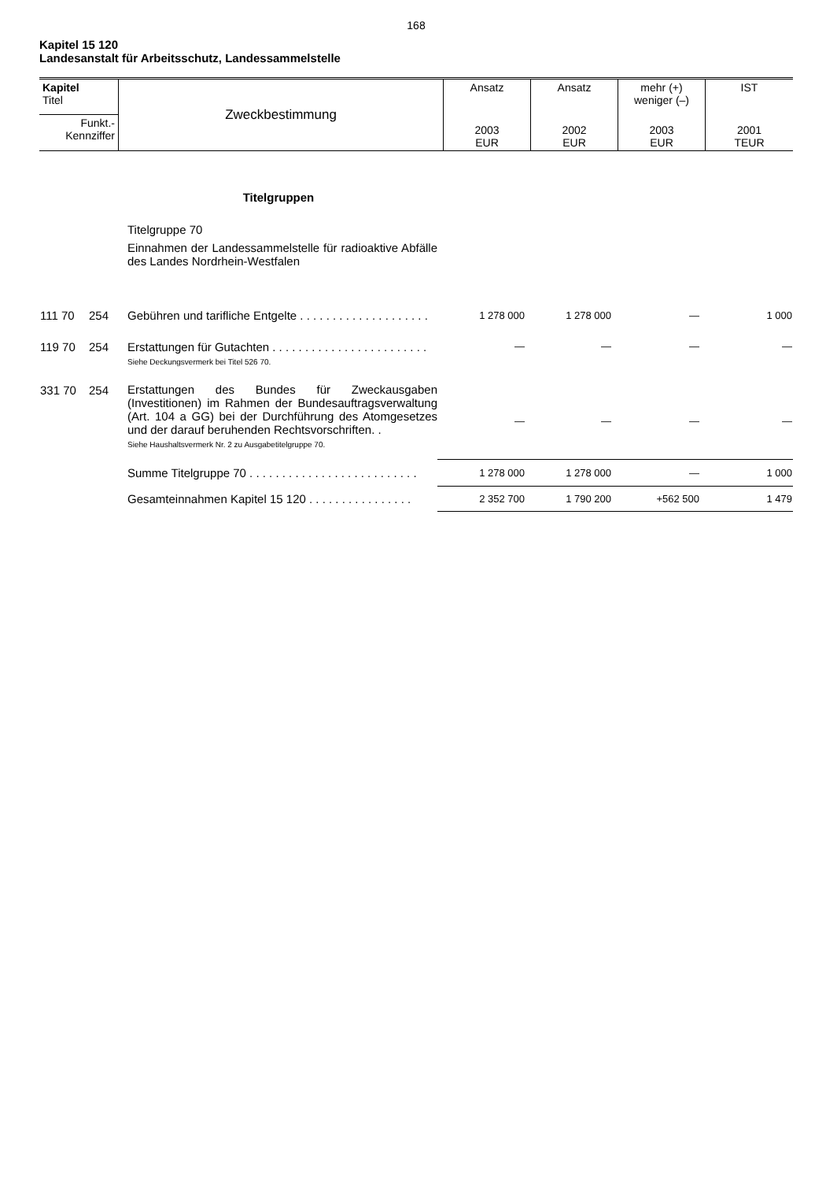168
Kapitel 15 120
Landesanstalt für Arbeitsschutz, Landessammelstelle
| Kapitel Titel | Zweckbestimmung | Ansatz | Ansatz | mehr (+) weniger (–) | IST |
| Funkt.- Kennziffer | | 2003 EUR | 2002 EUR | 2003 EUR | 2001 TEUR |
| | | Titelgruppen | | | | |
| | | Titelgruppe 70 Einnahmen der Landessammelstelle für radioaktive Abfälle des Landes Nordrhein-Westfalen | | | | |
| 111 70 | 254 | Gebühren und tarifliche Entgelte . . . . . . . . . . . . . . . . . . . . | 1 278 000 | 1 278 000 | — | 1 000 |
| 119 70 | 254 | Erstattungen für Gutachten . . . . . . . . . . . . . . . . . . . . . . . . Siehe Deckungsvermerk bei Titel 526 70. | — | — | — | — |
| 331 70 | 254 | Erstattungen des Bundes für Zweckausgaben (Investitionen) im Rahmen der Bundesauftragsverwaltung (Art. 104 a GG) bei der Durchführung des Atomgesetzes und der darauf beruhenden Rechtsvorschriften. . Siehe Haushaltsvermerk Nr. 2 zu Ausgabetitelgruppe 70. | — | — | — | — |
| | | Summe Titelgruppe 70 . . . . . . . . . . . . . . . . . . . . . . . . . . | 1 278 000 | 1 278 000 | — | 1 000 |
| | | Gesamteinnahmen Kapitel 15 120 . . . . . . . . . . . . . . . . | 2 352 700 | 1 790 200 | +562 500 | 1 479 |